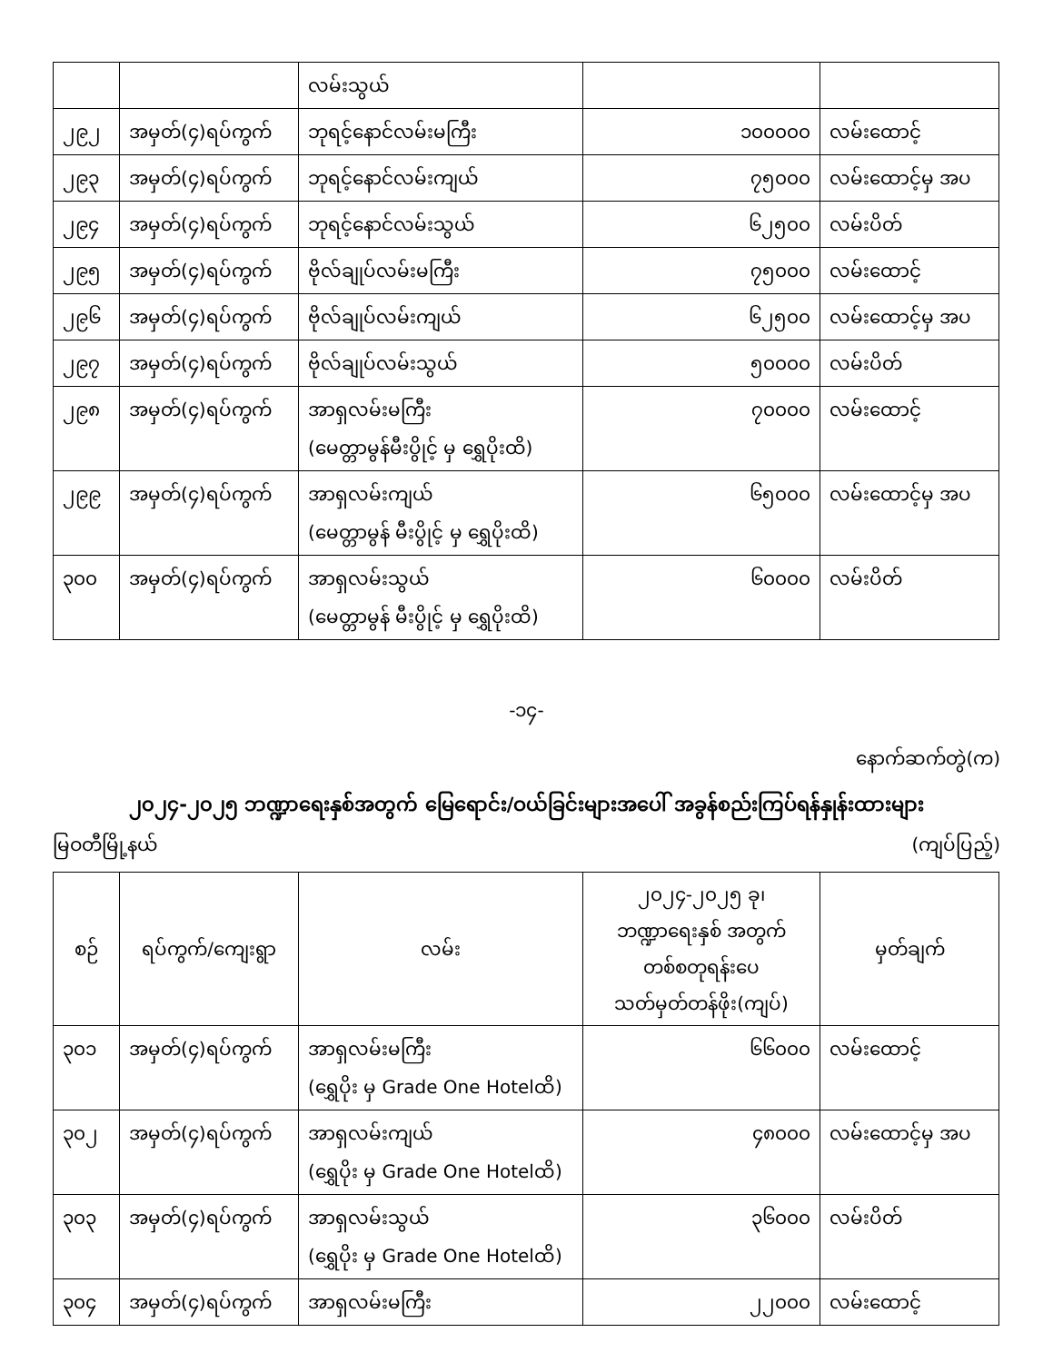| | | လမ်းသွယ် | | |
| ၂၉၂ | အမှတ်(၄)ရပ်ကွက် | ဘုရင့်နောင်လမ်းမကြီး | ၁၀၀၀၀၀ | လမ်းထောင့် |
| ၂၉၃ | အမှတ်(၄)ရပ်ကွက် | ဘုရင့်နောင်လမ်းကျယ် | ၇၅၀၀၀ | လမ်းထောင့်မှ အပ |
| ၂၉၄ | အမှတ်(၄)ရပ်ကွက် | ဘုရင့်နောင်လမ်းသွယ် | ၆၂၅၀၀ | လမ်းပိတ် |
| ၂၉၅ | အမှတ်(၄)ရပ်ကွက် | ဗိုလ်ချုပ်လမ်းမကြီး | ၇၅၀၀၀ | လမ်းထောင့် |
| ၂၉၆ | အမှတ်(၄)ရပ်ကွက် | ဗိုလ်ချုပ်လမ်းကျယ် | ၆၂၅၀၀ | လမ်းထောင့်မှ အပ |
| ၂၉၇ | အမှတ်(၄)ရပ်ကွက် | ဗိုလ်ချုပ်လမ်းသွယ် | ၅၀၀၀၀ | လမ်းပိတ် |
| ၂၉၈ | အမှတ်(၄)ရပ်ကွက် | အာရှလမ်းမကြီး (မေတ္တာမွန်မီးပွိုင့် မှ ရွှေပိုးထိ) | ၇၀၀၀၀ | လမ်းထောင့် |
| ၂၉၉ | အမှတ်(၄)ရပ်ကွက် | အာရှလမ်းကျယ် (မေတ္တာမွန် မီးပွိုင့် မှ ရွှေပိုးထိ) | ၆၅၀၀၀ | လမ်းထောင့်မှ အပ |
| ၃၀၀ | အမှတ်(၄)ရပ်ကွက် | အာရှလမ်းသွယ် (မေတ္တာမွန် မီးပွိုင့် မှ ရွှေပိုးထိ) | ၆၀၀၀၀ | လမ်းပိတ် |
-၁၄-
နောက်ဆက်တွဲ(က)
၂၀၂၄-၂၀၂၅ ဘဏ္ဍာရေးနှစ်အတွက် မြေရောင်း/ဝယ်ခြင်းများအပေါ် အခွန်စည်းကြပ်ရန်နှုန်းထားများ
မြဝတီမြို့နယ် (ကျပ်ပြည့်)
| စဉ် | ရပ်ကွက်/ကျေးရွာ | လမ်း | ၂၀၂၄-၂၀၂၅ ခု၊ ဘဏ္ဍာရေးနှစ် အတွက် တစ်စတုရန်းပေ သတ်မှတ်တန်ဖိုး(ကျပ်) | မှတ်ချက် |
| --- | --- | --- | --- | --- |
| ၃၀၁ | အမှတ်(၄)ရပ်ကွက် | အာရှလမ်းမကြီး (ရွှေပိုး မှ Grade One Hotelထိ) | ၆၆၀၀၀ | လမ်းထောင့် |
| ၃၀၂ | အမှတ်(၄)ရပ်ကွက် | အာရှလမ်းကျယ် (ရွှေပိုး မှ Grade One Hotelထိ) | ၄၈၀၀၀ | လမ်းထောင့်မှ အပ |
| ၃၀၃ | အမှတ်(၄)ရပ်ကွက် | အာရှလမ်းသွယ် (ရွှေပိုး မှ Grade One Hotelထိ) | ၃၆၀၀၀ | လမ်းပိတ် |
| ၃၀၄ | အမှတ်(၄)ရပ်ကွက် | အာရှလမ်းမကြီး | ၂၂၀၀၀ | လမ်းထောင့် |